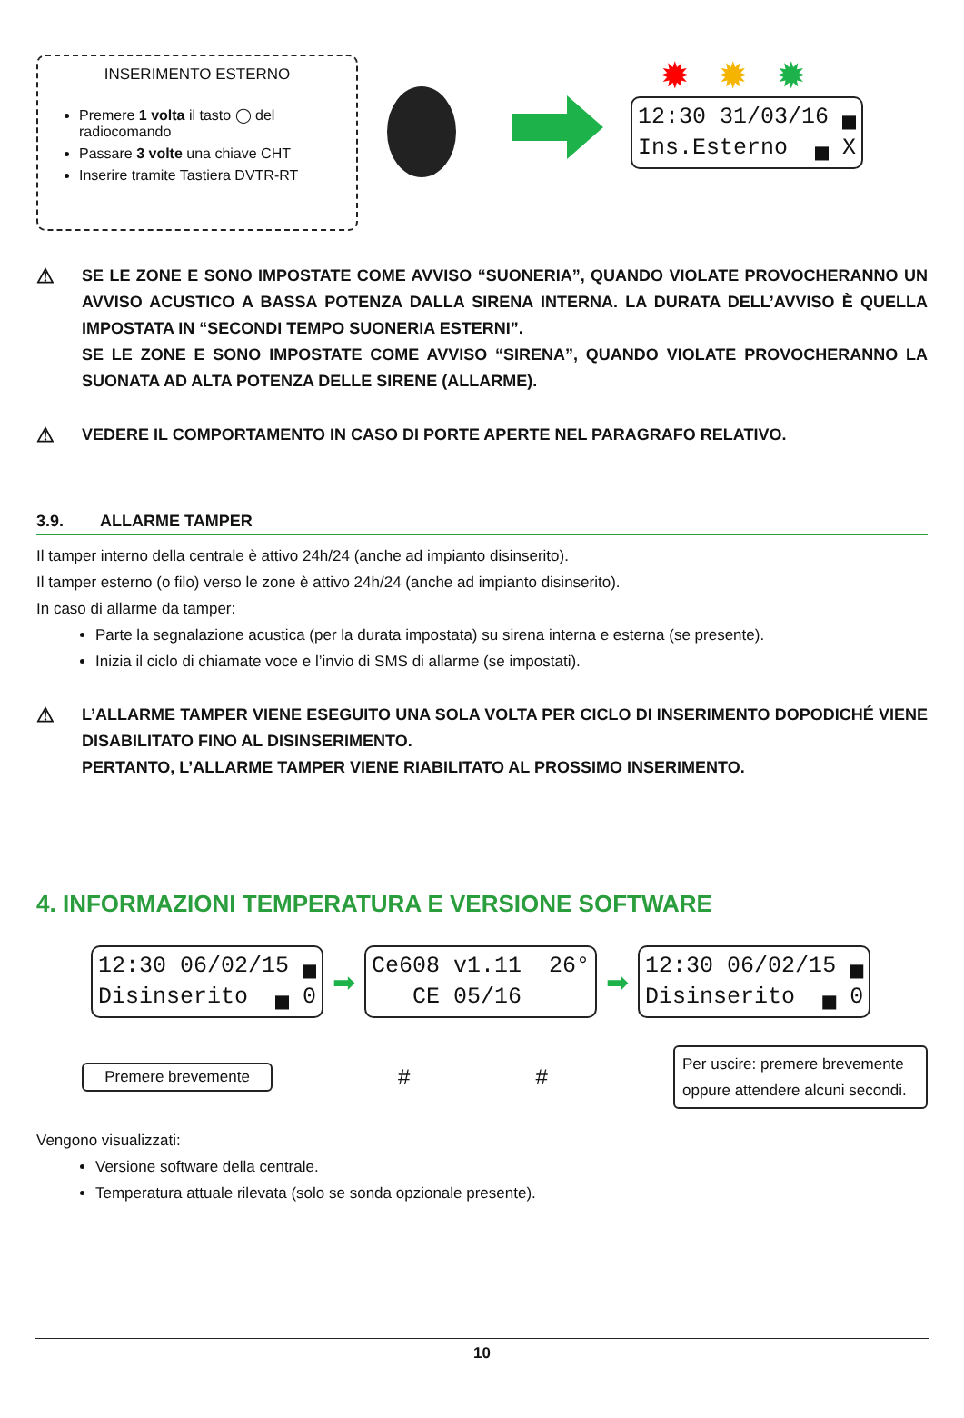INSERIMENTO ESTERNO
Premere 1 volta il tasto ◯ del radiocomando
Passare 3 volte una chiave CHT
Inserire tramite Tastiera DVTR-RT
✹✹✹
12:30 31/03/16 ▄ Ins.Esterno ▄ X
⚠
SE LE ZONE E SONO IMPOSTATE COME AVVISO “SUONERIA”, QUANDO VIOLATE PROVOCHERANNO UN AVVISO ACUSTICO A BASSA POTENZA DALLA SIRENA INTERNA. LA DURATA DELL’AVVISO È QUELLA IMPOSTATA IN “SECONDI TEMPO SUONERIA ESTERNI”.
SE LE ZONE E SONO IMPOSTATE COME AVVISO “SIRENA”, QUANDO VIOLATE PROVOCHERANNO LA SUONATA AD ALTA POTENZA DELLE SIRENE (ALLARME).
⚠
VEDERE IL COMPORTAMENTO IN CASO DI PORTE APERTE NEL PARAGRAFO RELATIVO.
3.9. ALLARME TAMPER
Il tamper interno della centrale è attivo 24h/24 (anche ad impianto disinserito).
Il tamper esterno (o filo) verso le zone è attivo 24h/24 (anche ad impianto disinserito).
In caso di allarme da tamper:
Parte la segnalazione acustica (per la durata impostata) su sirena interna e esterna (se presente).
Inizia il ciclo di chiamate voce e l’invio di SMS di allarme (se impostati).
⚠
L’ALLARME TAMPER VIENE ESEGUITO UNA SOLA VOLTA PER CICLO DI INSERIMENTO DOPODICHÉ VIENE DISABILITATO FINO AL DISINSERIMENTO.
PERTANTO, L’ALLARME TAMPER VIENE RIABILITATO AL PROSSIMO INSERIMENTO.
4. INFORMAZIONI TEMPERATURA E VERSIONE SOFTWARE
12:30 06/02/15 ▄ Disinserito ▄ 0
➡
Ce608 v1.11 26° CE 05/16
➡
12:30 06/02/15 ▄ Disinserito ▄ 0
Premere brevemente # # Per uscire: premere brevemente oppure attendere alcuni secondi.
Vengono visualizzati:
Versione software della centrale.
Temperatura attuale rilevata (solo se sonda opzionale presente).
10